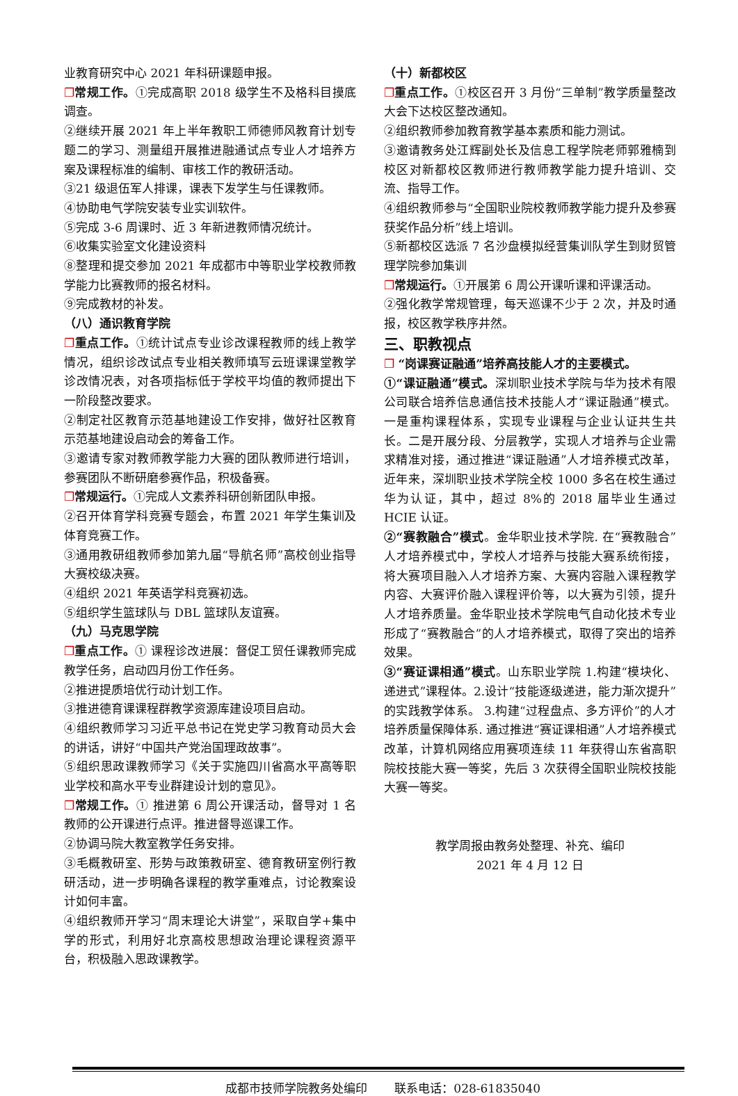业教育研究中心 2021 年科研课题申报。
❐常规工作。①完成高职 2018 级学生不及格科目摸底调查。
②继续开展 2021 年上半年教职工师德师风教育计划专题二的学习、测量组开展推进融通试点专业人才培养方案及课程标准的编制、审核工作的教研活动。
③21 级退伍军人排课，课表下发学生与任课教师。
④协助电气学院安装专业实训软件。
⑤完成 3-6 周课时、近 3 年新进教师情况统计。
⑥收集实验室文化建设资料
⑧整理和提交参加 2021 年成都市中等职业学校教师教学能力比赛教师的报名材料。
⑨完成教材的补发。
（八）通识教育学院
❐重点工作。①统计试点专业诊改课程教师的线上教学情况，组织诊改试点专业相关教师填写云班课课堂教学诊改情况表，对各项指标低于学校平均值的教师提出下一阶段整改要求。
②制定社区教育示范基地建设工作安排，做好社区教育示范基地建设启动会的筹备工作。
③邀请专家对教师教学能力大赛的团队教师进行培训，参赛团队不断研磨参赛作品，积极备赛。
❐常规运行。①完成人文素养科研创新团队申报。
②召开体育学科竞赛专题会，布置 2021 年学生集训及体育竞赛工作。
③通用教研组教师参加第九届“导航名师”高校创业指导大赛校级决赛。
④组织 2021 年英语学科竞赛初选。
⑤组织学生篮球队与 DBL 篮球队友谊赛。
（九）马克思学院
❐重点工作。① 课程诊改进展：督促工贸任课教师完成教学任务，启动四月份工作任务。
②推进提质培优行动计划工作。
③推进德育课课程群教学资源库建设项目启动。
④组织教师学习习近平总书记在党史学习教育动员大会的讲话，讲好“中国共产党治国理政故事”。
⑤组织思政课教师学习《关于实施四川省高水平高等职业学校和高水平专业群建设计划的意见》。
❐常规工作。① 推进第 6 周公开课活动，督导对 1 名教师的公开课进行点评。推进督导巡课工作。
②协调马院大教室教学任务安排。
③毛概教研室、形势与政策教研室、德育教研室例行教研活动，进一步明确各课程的教学重难点，讨论教案设计如何丰富。
④组织教师开学习“周末理论大讲堂”，采取自学+集中学的形式，利用好北京高校思想政治理论课程资源平台，积极融入思政课教学。
（十）新都校区
❐重点工作。①校区召开 3 月份“三单制”教学质量整改大会下达校区整改通知。
②组织教师参加教育教学基本素质和能力测试。
③邀请教务处江辉副处长及信息工程学院老师郭雅楠到校区对新都校区教师进行教师教学能力提升培训、交流、指导工作。
④组织教师参与“全国职业院校教师教学能力提升及参赛获奖作品分析”线上培训。
⑤新都校区选派 7 名沙盘模拟经营集训队学生到财贸管理学院参加集训
❐常规运行。①开展第 6 周公开课听课和评课活动。
②强化教学常规管理，每天巡课不少于 2 次，并及时通报，校区教学秩序井然。
三、职教视点
❐ “岗课赛证融通”培养高技能人才的主要模式。
①“课证融通”模式。深圳职业技术学院与华为技术有限公司联合培养信息通信技术技能人才“课证融通”模式。一是重构课程体系，实现专业课程与企业认证共生共长。二是开展分段、分层教学，实现人才培养与企业需求精准对接，通过推进“课证融通”人才培养模式改革，近年来，深圳职业技术学院全校 1000 多名在校生通过华为认证，其中，超过 8%的 2018 届毕业生通过 HCIE 认证。
②“赛教融合”模式。金华职业技术学院. 在“赛教融合”人才培养模式中，学校人才培养与技能大赛系统衔接，将大赛项目融入人才培养方案、大赛内容融入课程教学内容、大赛评价融入课程评价等，以大赛为引领，提升人才培养质量。金华职业技术学院电气自动化技术专业形成了“赛教融合”的人才培养模式，取得了突出的培养效果。
③“赛证课相通”模式。山东职业学院 1.构建“模块化、递进式”课程体。2.设计“技能逐级递进，能力渐次提升”的实践教学体系。 3.构建“过程盘点、多方评价”的人才培养质量保障体系. 通过推进“赛证课相通”人才培养模式改革，计算机网络应用赛项连续 11 年获得山东省高职院校技能大赛一等奖，先后 3 次获得全国职业院校技能大赛一等奖。
教学周报由教务处整理、补充、编印
2021 年 4 月 12 日
成都市技师学院教务处编印　　 联系电话：028-61835040